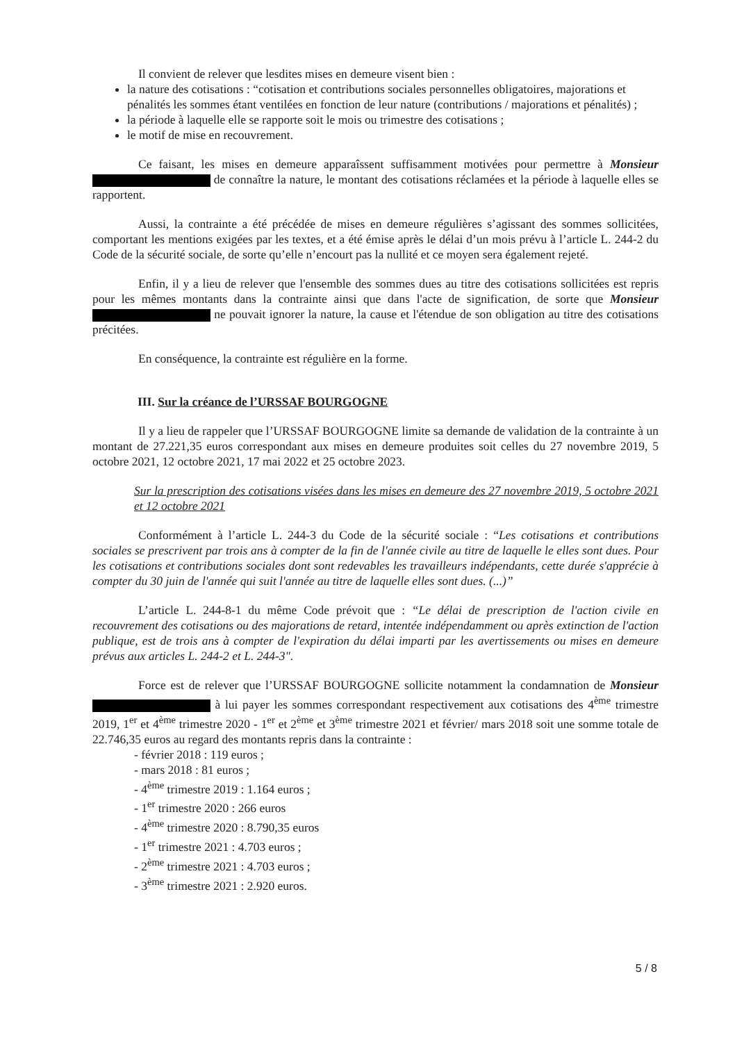Il convient de relever que lesdites mises en demeure visent bien :
la nature des cotisations : “cotisation et contributions sociales personnelles obligatoires, majorations et pénalités les sommes étant ventilées en fonction de leur nature (contributions / majorations et pénalités) ;
la période à laquelle elle se rapporte soit le mois ou trimestre des cotisations ;
le motif de mise en recouvrement.
Ce faisant, les mises en demeure apparaîssent suffisamment motivées pour permettre à Monsieur de connaître la nature, le montant des cotisations réclamées et la période à laquelle elles se rapportent.
Aussi, la contrainte a été précédée de mises en demeure régulières s’agissant des sommes sollicitées, comportant les mentions exigées par les textes, et a été émise après le délai d’un mois prévu à l’article L. 244-2 du Code de la sécurité sociale, de sorte qu’elle n’encourt pas la nullité et ce moyen sera également rejeté.
Enfin, il y a lieu de relever que l'ensemble des sommes dues au titre des cotisations sollicitées est repris pour les mêmes montants dans la contrainte ainsi que dans l'acte de signification, de sorte que Monsieur ne pouvait ignorer la nature, la cause et l'étendue de son obligation au titre des cotisations précitées.
En conséquence, la contrainte est régulière en la forme.
III. Sur la créance de l’URSSAF BOURGOGNE
Il y a lieu de rappeler que l’URSSAF BOURGOGNE limite sa demande de validation de la contrainte à un montant de 27.221,35 euros correspondant aux mises en demeure produites soit celles du 27 novembre 2019, 5 octobre 2021, 12 octobre 2021, 17 mai 2022 et 25 octobre 2023.
Sur la prescription des cotisations visées dans les mises en demeure des 27 novembre 2019, 5 octobre 2021 et 12 octobre 2021
Conformément à l’article L. 244-3 du Code de la sécurité sociale : “Les cotisations et contributions sociales se prescrivent par trois ans à compter de la fin de l'année civile au titre de laquelle le elles sont dues. Pour les cotisations et contributions sociales dont sont redevables les travailleurs indépendants, cette durée s'apprécie à compter du 30 juin de l'année qui suit l'année au titre de laquelle elles sont dues. (...)”
L’article L. 244-8-1 du même Code prévoit que : “Le délai de prescription de l'action civile en recouvrement des cotisations ou des majorations de retard, intentée indépendamment ou après extinction de l'action publique, est de trois ans à compter de l'expiration du délai imparti par les avertissements ou mises en demeure prévus aux articles L. 244-2 et L. 244-3".
Force est de relever que l’URSSAF BOURGOGNE sollicite notamment la condamnation de Monsieur à lui payer les sommes correspondant respectivement aux cotisations des 4<sup>ème</sup> trimestre 2019, 1<sup>er</sup> et 4<sup>ème</sup> trimestre 2020 - 1<sup>er</sup> et 2<sup>ème</sup> et 3<sup>ème</sup> trimestre 2021 et février/ mars 2018 soit une somme totale de 22.746,35 euros au regard des montants repris dans la contrainte :
- février 2018 : 119 euros ;
- mars 2018 : 81 euros ;
- 4<sup>ème</sup> trimestre 2019 : 1.164 euros ;
- 1<sup>er</sup> trimestre 2020 : 266 euros
- 4<sup>ème</sup> trimestre 2020 : 8.790,35 euros
- 1<sup>er</sup> trimestre 2021 : 4.703 euros ;
- 2<sup>ème</sup> trimestre 2021 : 4.703 euros ;
- 3<sup>ème</sup> trimestre 2021 : 2.920 euros.
5 / 8